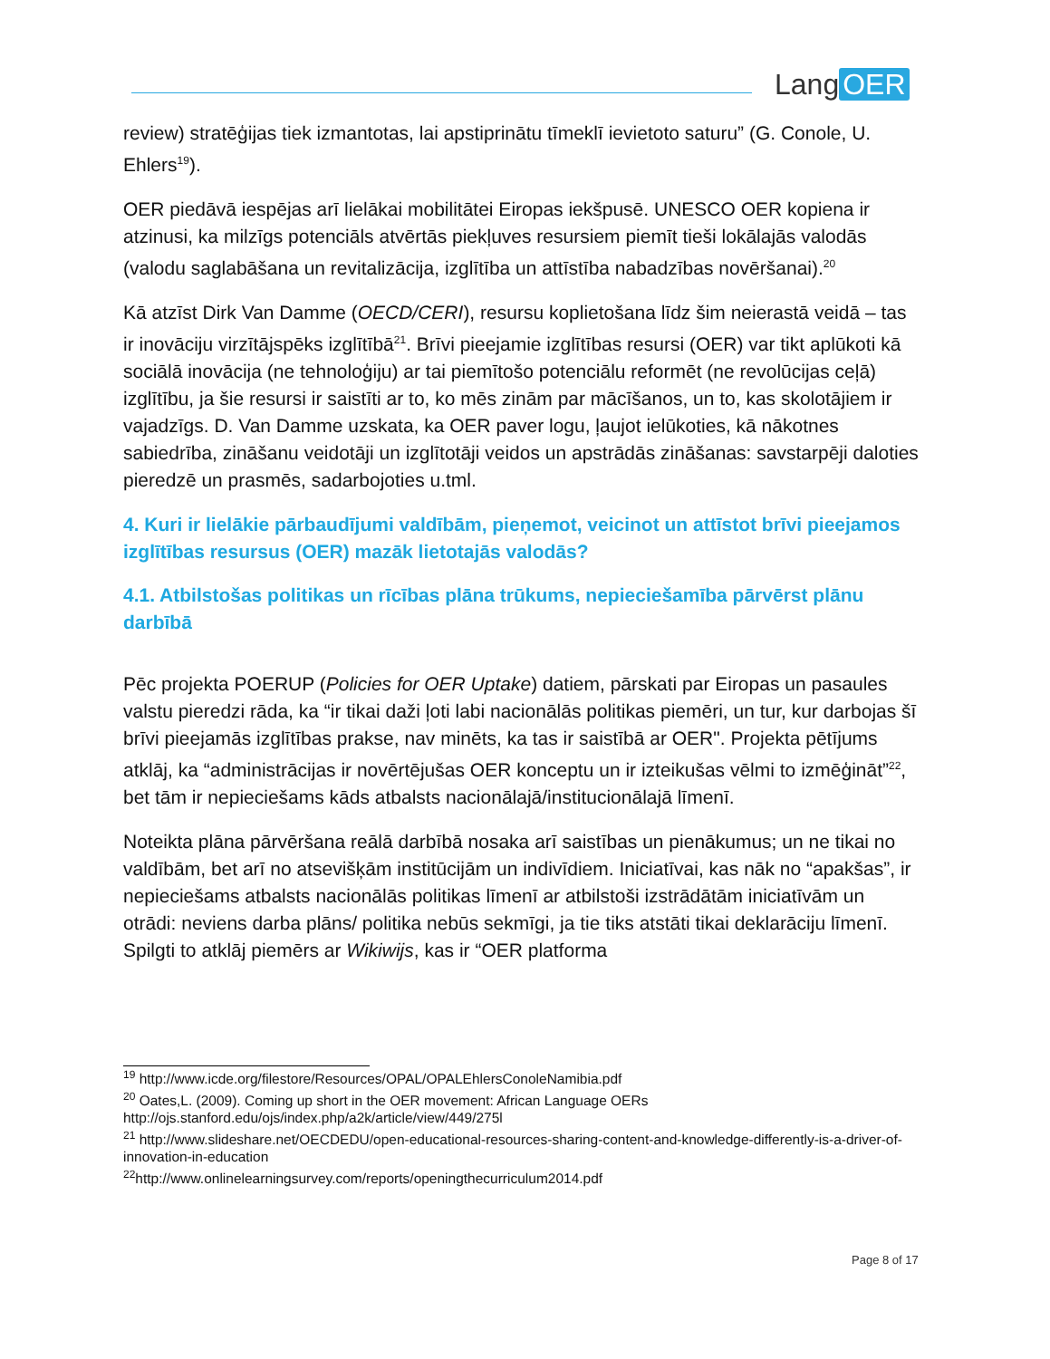Lang OER
review) stratēģijas tiek izmantotas, lai apstiprinātu tīmeklī ievietoto saturu” (G. Conole, U. Ehlers<sup>19</sup>).
OER piedāvā iespējas arī lielākai mobilitātei Eiropas iekšpusē. UNESCO OER kopiena ir atzinusi, ka milzīgs potenciāls atvērtās piekļuves resursiem piemīt tieši lokālajās valodās (valodu saglabāšana un revitalizācija, izglītība un attīstība nabadzības novēršanai).<sup>20</sup>
Kā atzīst Dirk Van Damme (OECD/CERI), resursu koplietošana līdz šim neierastā veidā – tas ir inovāciju virzītājspēks izglītībā<sup>21</sup>. Brīvi pieejamie izglītības resursi (OER) var tikt aplūkoti kā sociālā inovācija (ne tehnoloģiju) ar tai piemītošo potenciālu reformēt (ne revolūcijas ceļā) izglītību, ja šie resursi ir saistīti ar to, ko mēs zinām par mācīšanos, un to, kas skolotājiem ir vajadzīgs. D. Van Damme uzskata, ka OER paver logu, ļaujot ielūkoties, kā nākotnes sabiedrība, zināšanu veidotāji un izglītotāji veidos un apstrādās zināšanas: savstarpēji daloties pieredzē un prasmēs, sadarbojoties u.tml.
4. Kuri ir lielākie pārbaudījumi valdībām, pieņemot, veicinot un attīstot brīvi pieejamos izglītības resursus (OER) mazāk lietotajās valodās?
4.1. Atbilstošas politikas un rīcības plāna trūkums, nepieciešamība pārvērst plānu darbībā
Pēc projekta POERUP (Policies for OER Uptake) datiem, pārskati par Eiropas un pasaules valstu pieredzi rāda, ka “ir tikai daži ļoti labi nacionālās politikas piemēri, un tur, kur darbojas šī brīvi pieejamās izglītības prakse, nav minēts, ka tas ir saistībā ar OER". Projekta pētījums atklāj, ka “administrācijas ir novērtējušas OER konceptu un ir izteikušas vēlmi to izmēģināt”<sup>22</sup>, bet tām ir nepieciešams kāds atbalsts nacionālajā/institucionālajā līmenī.
Noteikta plāna pārvēršana reālā darbībā nosaka arī saistības un pienākumus; un ne tikai no valdībām, bet arī no atsevišķām institūcijām un indivīdiem. Iniciatīvai, kas nāk no “apakšas”, ir nepieciešams atbalsts nacionālās politikas līmenī ar atbilstoši izstrādātām iniciatīvām un otrādi: neviens darba plāns/ politika nebūs sekmīgi, ja tie tiks atstāti tikai deklarāciju līmenī. Spilgti to atklāj piemērs ar Wikiwijs, kas ir “OER platforma
<sup>19</sup> http://www.icde.org/filestore/Resources/OPAL/OPALEhlersConoleNamibia.pdf
<sup>20</sup> Oates,L. (2009). Coming up short in the OER movement: African Language OERs http://ojs.stanford.edu/ojs/index.php/a2k/article/view/449/275l
<sup>21</sup> http://www.slideshare.net/OECDEDU/open-educational-resources-sharing-content-and-knowledge-differently-is-a-driver-of-innovation-in-education
<sup>22</sup> http://www.onlinelearningsurvey.com/reports/openingthecurriculum2014.pdf
Page 8 of 17